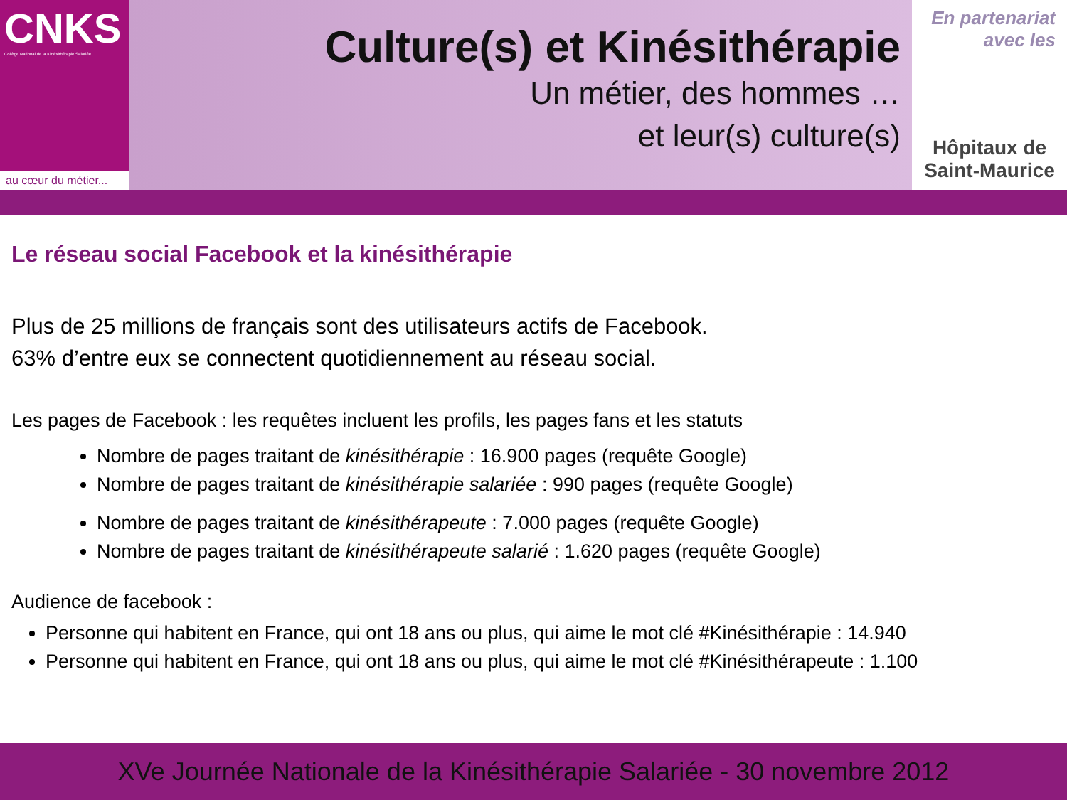CNKS
Collège National de la Kinésithérapie Salariée
au cœur du métier...
Culture(s) et Kinésithérapie
Un métier, des hommes …
et leur(s) culture(s)
En partenariat
avec les
Hôpitaux de
Saint-Maurice
Le réseau social Facebook et la kinésithérapie
Plus de 25 millions de français sont des utilisateurs actifs de Facebook.
63% d’entre eux se connectent quotidiennement au réseau social.
Les pages de Facebook : les requêtes incluent les profils, les pages fans et les statuts
Nombre de pages traitant de kinésithérapie : 16.900 pages (requête Google)
Nombre de pages traitant de kinésithérapie salariée : 990 pages (requête Google)
Nombre de pages traitant de kinésithérapeute : 7.000 pages (requête Google)
Nombre de pages traitant de kinésithérapeute salarié : 1.620 pages (requête Google)
Audience de facebook :
Personne qui habitent en France, qui ont 18 ans ou plus, qui aime le mot clé #Kinésithérapie : 14.940
Personne qui habitent en France, qui ont 18 ans ou plus, qui aime le mot clé #Kinésithérapeute : 1.100
XVe Journée Nationale de la Kinésithérapie Salariée - 30 novembre 2012